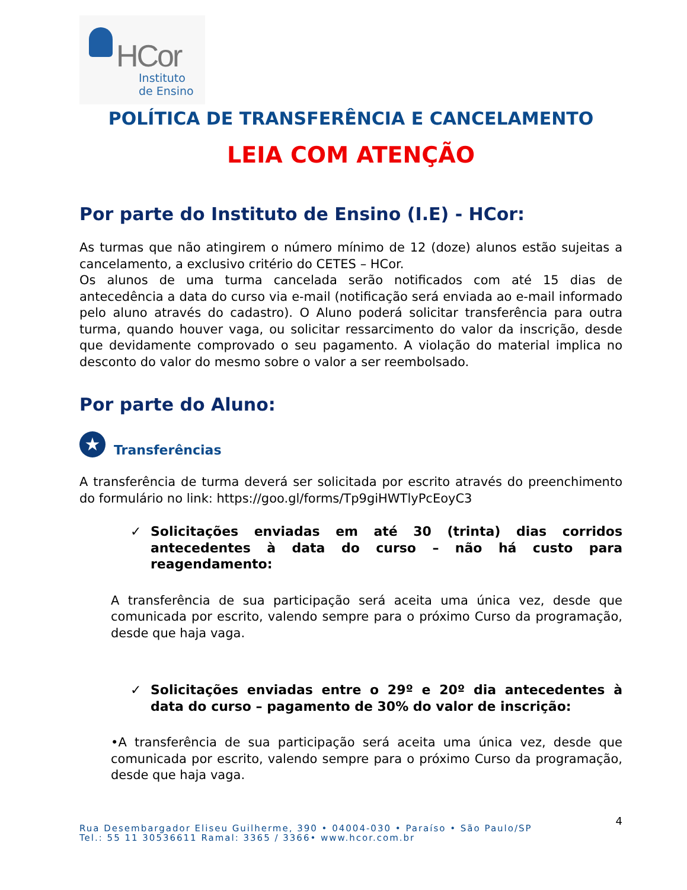HCor
Instituto
de Ensino
POLÍTICA DE TRANSFERÊNCIA E CANCELAMENTO
LEIA COM ATENÇÃO
Por parte do Instituto de Ensino (I.E) - HCor:
As turmas que não atingirem o número mínimo de 12 (doze) alunos estão sujeitas a cancelamento, a exclusivo critério do CETES – HCor.
Os alunos de uma turma cancelada serão notificados com até 15 dias de antecedência a data do curso via e-mail (notificação será enviada ao e-mail informado pelo aluno através do cadastro). O Aluno poderá solicitar transferência para outra turma, quando houver vaga, ou solicitar ressarcimento do valor da inscrição, desde que devidamente comprovado o seu pagamento. A violação do material implica no desconto do valor do mesmo sobre o valor a ser reembolsado.
Por parte do Aluno:
★
Transferências
A transferência de turma deverá ser solicitada por escrito através do preenchimento do formulário no link: https://goo.gl/forms/Tp9giHWTlyPcEoyC3
✓ Solicitações enviadas em até 30 (trinta) dias corridos antecedentes à data do curso – não há custo para reagendamento:
A transferência de sua participação será aceita uma única vez, desde que comunicada por escrito, valendo sempre para o próximo Curso da programação, desde que haja vaga.
✓ Solicitações enviadas entre o 29º e 20º dia antecedentes à data do curso – pagamento de 30% do valor de inscrição:
•A transferência de sua participação será aceita uma única vez, desde que comunicada por escrito, valendo sempre para o próximo Curso da programação, desde que haja vaga.
4 Rua Desembargador Eliseu Guilherme, 390 • 04004-030 • Paraíso • São Paulo/SP
Tel.: 55 11 30536611 Ramal: 3365 / 3366• www.hcor.com.br